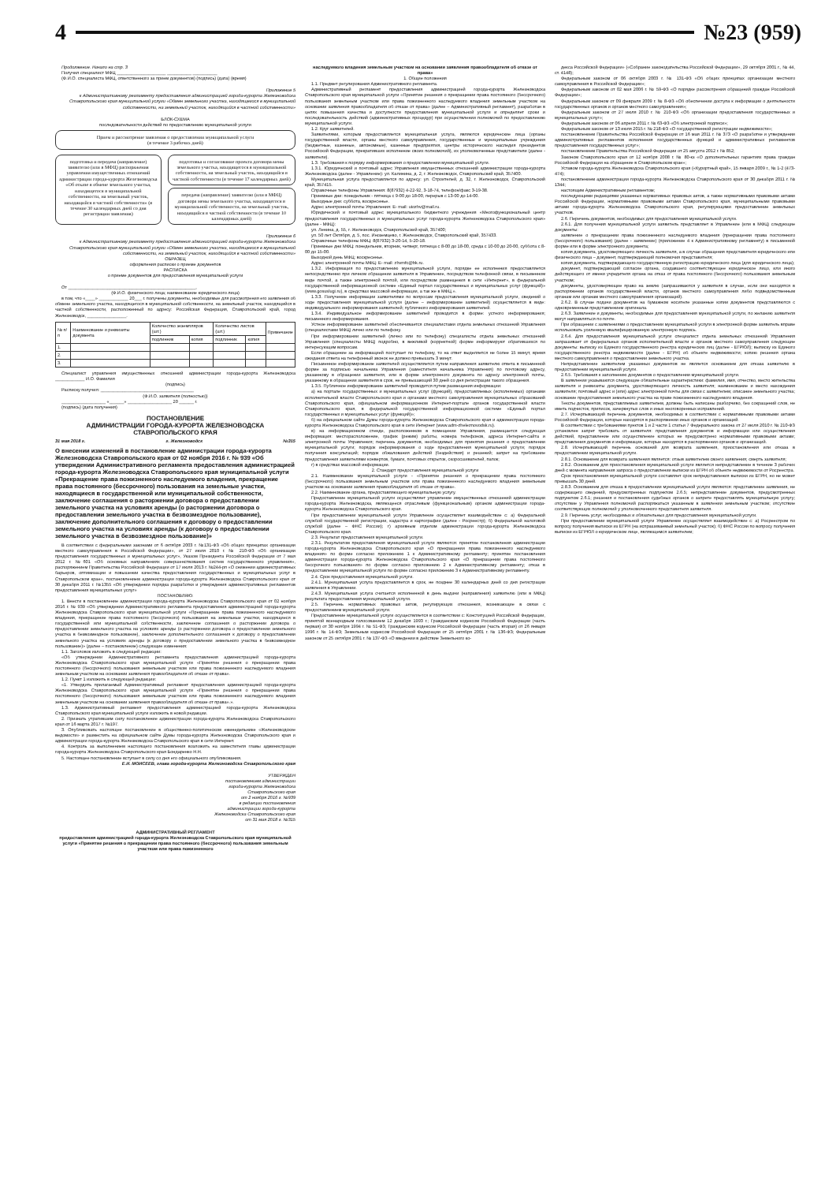4 №23 (959)
Продолжение. Начало на стр. 3
Получил специалист МФЦ ____________________ __________ __________
(Ф.И.О. специалиста МФЦ, ответственного за прием документов) (подпись) (дата) (время)
Приложение 5
к Административному регламенту предоставления администрацией города-курорта Железноводска Ставропольского края муниципальной услуги «Обмен земельного участка, находящегося в муниципальной собственности, на земельный участок, находящийся в частной собственности»
БЛОК-СХЕМА
последовательности действий по предоставлению муниципальной услуги
Прием и рассмотрение заявления о предоставлении муниципальной услуги
(в течение 3 рабочих дней)
подготовка и передача (направление) заявителю (или в МФЦ) распоряжения управления имущественных отношений администрации города-курорта Железноводска «Об отказе в обмене земельного участка, находящегося в муниципальной собственности, на земельный участок, находящийся в частной собственности» (в течение 30 календарных дней со дня регистрации заявления)
подготовка и согласование проекта договора мены земельного участка, находящегося в муниципальной собственности, на земельный участок, находящийся в частной собственности (в течение 17 календарных дней)
передача (направление) заявителю (или в МФЦ) договора мены земельного участка, находящегося в муниципальной собственности, на земельный участок, находящийся в частной собственности (в течение 10 календарных дней)
Приложение 6
к Административному регламенту предоставления администрацией города-курорта Железноводска Ставропольского края муниципальной услуги «Обмен земельного участка, находящегося в муниципальной собственности, на земельный участок, находящийся в частной собственности»
ОБРАЗЕЦ
оформления расписки о приеме документов
РАСПИСКА
о приеме документов для предоставления муниципальной услуги
От ____________________________________________________,
(Ф.И.О. физического лица; наименование юридического лица)
в том, что «____» ____________ 20___ г. получены документы, необходимые для рассмотрения его заявления об обмене земельного участка, находящегося в муниципальной собственности, на земельный участок, находящийся в частной собственности, расположенный по адресу: Российская Федерация, Ставропольский край, город Железноводск, ________________.
| № п/п | Наименование и реквизиты документа | Количество экземпляров (шт.) | | Количество листов (шт.) | | Примечание |
| --- | --- | --- | --- | --- | --- | --- |
| | | подлинник | копия | подлинник | копия | |
| 1. | | | | | | |
| 2. | | | | | | |
| 3. | | | | | | |
Специалист управления имущественных отношений администрации города-курорта Железноводска ____________ И.О. Фамилия
(подпись)
Расписку получил: ______________________________________
(Ф.И.О. заявителя (полностью))
__________________ «______» __________________ 20 ______ г.
(подпись) (дата получения)
ПОСТАНОВЛЕНИЕ
АДМИНИСТРАЦИИ ГОРОДА-КУРОРТА ЖЕЛЕЗНОВОДСКА
СТАВРОПОЛЬСКОГО КРАЯ
31 мая 2018 г. г. Железноводск №315
О внесении изменений в постановление администрации города-курорта Железноводска Ставропольского края от 02 ноября 2016 г. № 939 «Об утверждении Административного регламента предоставления администрацией города-курорта Железноводска Ставропольского края муниципальной услуги «Прекращение права пожизненного наследуемого владения, прекращение права постоянного (бессрочного) пользования на земельные участки, находящиеся в государственной или муниципальной собственности, заключение соглашения о расторжении договора о предоставлении земельного участка на условиях аренды (о расторжении договора о предоставлении земельного участка в безвозмездное пользование), заключение дополнительного соглашения к договору о предоставлении земельного участка на условиях аренды (к договору о предоставлении земельного участка в безвозмездное пользование)»
В соответствии с федеральными законами от 6 октября 2003 г. №131-ФЗ «Об общих принципах организации местного самоуправления в Российской Федерации», от 27 июля 2010 г. № 210-ФЗ «Об организации предоставления государственных и муниципальных услуг», Указом Президента Российской Федерации от 7 мая 2012 г. №601 «Об основных направлениях совершенствования систем государственного управления», распоряжением Правительства Российской Федерации от 17 июля 2013 г. №244-рп «О снижении административных барьеров, оптимизации и повышении качества предоставления государственных и муниципальных услуг в Ставропольском крае», постановлением администрации города-курорта Железноводска Ставропольского края от 30 декабря 2011 г. №1355 «Об утверждении порядка разработки и утверждения административных регламентов предоставления муниципальных услуг»
ПОСТАНОВЛЯЮ:
1. Внести в постановление администрации города-курорта Железноводска Ставропольского края от 02 ноября 2016 г. № 939 «Об утверждении Административного регламента предоставления администрацией города-курорта Железноводска Ставропольского края муниципальной услуги «Прекращение права пожизненного наследуемого владения, прекращение права постоянного (бессрочного) пользования на земельные участки, находящиеся в государственной или муниципальной собственности, заключение соглашения о расторжении договора о предоставлении земельного участка на условиях аренды (о расторжении договора о предоставлении земельного участка в безвозмездное пользование), заключение дополнительного соглашения к договору о предоставлении земельного участка на условиях аренды (к договору о предоставлении земельного участка в безвозмездное пользование)» (далее – постановление) следующие изменения:
1.1. Заголовок изложить в следующей редакции:
«Об утверждении Административного регламента предоставления администрацией города-курорта Железноводска Ставропольского края муниципальной услуги «Принятие решения о прекращении права постоянного (бессрочного) пользования земельным участком или права пожизненного наследуемого владения земельным участком на основании заявления правообладателя об отказе от права».
1.2. Пункт 1 изложить в следующей редакции:
«1. Утвердить прилагаемый Административный регламент предоставления администрацией города-курорта Железноводска Ставропольского края муниципальной услуги «Принятие решения о прекращении права постоянного (бессрочного) пользования земельным участком или права пожизненного наследуемого владения земельным участком на основании заявления правообладателя об отказе от права».».
1.3. Административный регламент предоставления администрацией города-курорта Железноводска Ставропольского края муниципальной услуги изложить в новой редакции.
2. Признать утратившим силу постановление администрации города-курорта Железноводска Ставропольского края от 16 марта 2017 г. №197.
3. Опубликовать настоящее постановление в общественно-политическом еженедельнике «Железноводские ведомости» и разместить на официальном сайте Думы города-курорта Железноводска Ставропольского края и администрации города-курорта Железноводска Ставропольского края в сети Интернет.
4. Контроль за выполнением настоящего постановления возложить на заместителя главы администрации города-курорта Железноводска Ставропольского края Бондаренко Н.Н.
5. Настоящее постановление вступает в силу со дня его официального опубликования.
Е.И. МОИСЕЕВ, глава города-курорта Железноводска Ставропольского края
УТВЕРЖДЕН
постановлением администрации
города-курорта Железноводска
Ставропольского края
от 2 ноября 2016 г. №939
в редакции постановления
администрации города-курорта
Железноводска Ставропольского края
от 31 мая 2018 г. №315
АДМИНИСТРАТИВНЫЙ РЕГЛАМЕНТ
предоставления администрацией города-курорта Железноводска Ставропольского края муниципальной услуги «Принятие решения о прекращении права постоянного (бессрочного) пользования земельным участком или права пожизненного
наследуемого владения земельным участком на основании заявления правообладателя об отказе от права»
1. Общие положения
1.1. Предмет регулирования Административного регламента.
Административный регламент предоставления администрацией города-курорта Железноводска Ставропольского края муниципальной услуги «Принятие решения о прекращении права постоянного (бессрочного) пользования земельным участком или права пожизненного наследуемого владения земельным участком на основании заявления правообладателя об отказе от права» (далее – Административный регламент), разработан в целях повышения качества и доступности предоставления муниципальной услуги и определяет сроки и последовательность действий (административных процедур) при осуществлении полномочий по предоставлению муниципальной услуги.
1.2. Круг заявителей.
Заявителями, которым предоставляется муниципальная услуга, являются юридические лица (органы государственной власти, органы местного самоуправления, государственные и муниципальные учреждения (бюджетные, казенные, автономные), казенные предприятия, центры исторического наследия президентов Российской Федерации, прекративших исполнение своих полномочий), их уполномоченные представители (далее - заявители).
1.3. Требования к порядку информирования о предоставлении муниципальной услуги.
1.3.1. Юридический и почтовый адрес Управления имущественных отношений администрации города-курорта Железноводска (далее - Управление): ул. Калинина, д. 2, г. Железноводск, Ставропольский край, 357400.
Муниципальная услуга предоставляется по адресу: ул. Строителей, д. 32, г. Железноводск, Ставропольский край, 357415.
Справочные телефоны Управления: 8(87932) 4-22-92, 3-18-74, телефон/факс 3-19-38.
Приемные дни: понедельник - пятница с 9-00 до 18-00, перерыв с 13-00 до 14-00.
Выходные дни: суббота, воскресенье.
Адрес электронной почты Управления: E- mail: uiozhv@mail.ru.
Юридический и почтовый адрес муниципального бюджетного учреждения «Многофункциональный центр предоставления государственных и муниципальных услуг города-курорта Железноводска Ставропольского края» (далее - МФЦ):
ул. Ленина, д. 55, г. Железноводск, Ставропольский край, 357400;
ул. 50 лет Октября, д. 5, пос. Иноземцево, г. Железноводск, Ставропольский край, 357433.
Справочные телефоны МФЦ: 8(87932) 3-20-14, 5-20-18.
Приемные дни МФЦ: понедельник, вторник, четверг, пятница с 8-00 до 18-00, среда с 10-00 до 20-00, суббота с 8-00 до 15-00.
Выходной день МФЦ: воскресенье.
Адрес электронной почты МФЦ: E- mail: zhvmfc@bk.ru.
1.3.2. Информация по предоставлению муниципальной услуги, порядке ее исполнения предоставляется непосредственно при личном обращении заявителя в Управление, посредством телефонной связи, в письменном виде почтой, а также электронной почтой, или посредством размещения в сети «Интернет», в федеральной государственной информационной системе «Единый портал государственных и муниципальных услуг (функций)» (www.gosuslugi.ru), в средствах массовой информации, а так же в МФЦ.».
1.3.3. Получение информации заявителями по вопросам предоставления муниципальной услуги, сведений о ходе предоставления муниципальной услуги (далее – информирование заявителей) осуществляется в виде: индивидуального информирования заявителей; публичного информирования заявителей.
1.3.4. Индивидуальное информирование заявителей проводится в форме: устного информирования; письменного информирования.
Устное информирование заявителей обеспечивается специалистами отдела земельных отношений Управления (специалистами МФЦ) лично или по телефону.
При информировании заявителей (лично или по телефону) специалисты отдела земельных отношений Управления (специалисты МФЦ) подробно, в вежливой (корректной) форме информируют обратившихся по интересующим вопросам.
Если обращение за информацией поступает по телефону, то на ответ выделяется не более 15 минут, время ожидания ответа на телефонный звонок не должно превышать 3 минут.
Письменное информирование заявителей осуществляется путем направления заявителю ответа в письменной форме за подписью начальника Управления (заместителя начальника Управления) по почтовому адресу, указанному в обращении заявителя, или в форме электронного документа по адресу электронной почты, указанному в обращении заявителя в срок, не превышающий 30 дней со дня регистрации такого обращения.
1.3.5. Публичное информирование заявителей проводится путем размещения информации:
а) на портале государственных и муниципальных услуг (функций), предоставляемых (исполняемых) органами исполнительной власти Ставропольского края и органами местного самоуправления муниципальных образований Ставропольского края, официальном информационном Интернет-портале органов государственной власти Ставропольского края, в федеральной государственной информационной системе «Единый портал государственных и муниципальных услуг (функций)»;
б) на официальном сайте Думы города-курорта Железноводска Ставропольского края и администрации города-курорта Железноводска Ставропольского края в сети Интернет (www.adm-zheleznovodsk.ru).
в) на информационном стенде, расположенном в помещении Управления, размещается следующая информация: месторасположение, график (режим) работы, номера телефонов, адреса Интернет-сайта и электронной почты Управления; перечень документов, необходимых для принятия решения о предоставлении муниципальной услуги; порядок информирования о ходе предоставления муниципальной услуги; порядок получения консультаций; порядок обжалования действий (бездействия) и решений; запрет на требование предоставления заявителями конвертов, бумаги, почтовых открыток, скоросшивателей, папок;
г) в средствах массовой информации.
2. Стандарт предоставления муниципальной услуги
2.1. Наименование муниципальной услуги - «Принятие решения о прекращении права постоянного (бессрочного) пользования земельным участком или права пожизненного наследуемого владения земельным участком на основании заявления правообладателя об отказе от права».
2.2. Наименование органа, предоставляющего муниципальную услугу.
Предоставление муниципальной услуги осуществляет управление имущественных отношений администрации города-курорта Железноводска, являющееся отраслевым (функциональным) органом администрации города-курорта Железноводска Ставропольского края.
При предоставлении муниципальной услуги Управление осуществляет взаимодействие с: а) Федеральной службой государственной регистрации, кадастра и картографии (далее - Росреестр); б) Федеральной налоговой службой (далее – ФНС России); г) архивным отделом администрации города-курорта Железноводска Ставропольского края.
2.3. Результат предоставления муниципальной услуги.
2.3.1. Результатом предоставления муниципальной услуги являются: принятие постановления администрации города-курорта Железноводска Ставропольского края «О прекращении права пожизненного наследуемого владения» по форме согласно приложению 1 к Административному регламенту; принятие постановления администрации города-курорта Железноводска Ставропольского края «О прекращении права постоянного бессрочного пользования» по форме согласно приложению 2 к Административному регламенту; отказ в предоставлении муниципальной услуги по форме согласно приложению 3 к Административному регламенту.
2.4. Срок предоставления муниципальной услуги.
2.4.1. Муниципальная услуга предоставляется в срок, не позднее 30 календарных дней со дня регистрации заявления в Управлении.
2.4.3. Муниципальная услуга считается исполненной в день выдачи (направления) заявителю (или в МФЦ) результата предоставления муниципальной услуги.
2.5. Перечень нормативных правовых актов, регулирующих отношения, возникающие в связи с предоставлением муниципальной услуги.
Предоставление муниципальной услуги осуществляется в соответствии с: Конституцией Российской Федерации, принятой всенародным голосованием 12 декабря 1993 г.; Гражданским кодексом Российской Федерации (часть первая) от 30 ноября 1994 г. № 51-ФЗ; Гражданским кодексом Российской Федерации (часть вторая) от 26 января 1996 г. № 14-ФЗ; Земельным кодексом Российской Федерации от 25 октября 2001 г. № 136-ФЗ; Федеральным законом от 25 октября 2001 г. № 137-ФЗ «О введении в действие Земельного ко-
декса Российской Федерации» («Собрание законодательства Российской Федерации», 29 октября 2001 г., № 44, ст. 4148);
Федеральным законом от 06 октября 2003 г. № 131-ФЗ «Об общих принципах организации местного самоуправления в Российской Федерации»;
Федеральным законом от 02 мая 2006 г. № 59-ФЗ «О порядке рассмотрения обращений граждан Российской Федерации»;
Федеральным законом от 09 февраля 2009 г. № 8-ФЗ «Об обеспечении доступа к информации о деятельности государственных органов и органов местного самоуправления»;
Федеральным законом от 27 июля 2010 г. № 210-ФЗ «Об организации предоставления государственных и муниципальных услуг»;
Федеральным законом от 06 апреля 2011 г. № 63-ФЗ «Об электронной подписи»;
Федеральным законом от 13 июля 2015 г. № 218-ФЗ «О государственной регистрации недвижимости»;
постановлением Правительства Российской Федерации от 16 мая 2011 г. № 373 «О разработке и утверждении административных регламентов исполнения государственных функций и административных регламентов предоставления государственных услуг»;
постановлением Правительства Российской Федерации от 25 августа 2012 г. № 852;
Законом Ставропольского края от 12 ноября 2008 г. № 80-кз «О дополнительных гарантиях права граждан Российской Федерации на обращение в Ставропольском крае»;
Уставом города-курорта Железноводска Ставропольского края («Курортный край», 15 января 2009 г., № 1-2 (473-474);
постановлением администрации города-курорта Железноводска Ставропольского края от 30 декабря 2011 г. № 1344;
настоящим Административным регламентом;
последующими редакциями указанных нормативных правовых актов, а также нормативными правовыми актами Российской Федерации, нормативными правовыми актами Ставропольского края, муниципальными правовыми актами города-курорта Железноводска Ставропольского края, регулирующими предоставление земельных участков.
2.6. Перечень документов, необходимых для предоставления муниципальной услуги.
2.6.1. Для получения муниципальной услуги заявитель представляет в Управление (или в МФЦ) следующие документы:
заявление о прекращении права пожизненного наследуемого владения (прекращении права постоянного (бессрочного) пользования) (далее - заявление) (приложение 4 к Административному регламенту) в письменной форме или в форме электронного документа;
копия документа, удостоверяющего личность заявителя, а в случае обращения представителя юридического или физического лица – документ, подтверждающий полномочия представителя;
копия документа, подтверждающего государственную регистрацию юридического лица (для юридического лица);
документ, подтверждающий согласие органа, создавшего соответствующее юридическое лицо, или иного действующего от имени учредителя органа на отказ от права постоянного (бессрочного) пользования земельным участком;
документы, удостоверяющие право на землю (запрашиваются у заявителя в случае, если они находятся в распоряжении органов государственной власти, органов местного самоуправления либо подведомственным органам или органам местного самоуправления организаций).
2.6.2. В случае подачи документов на бумажном носителе указанные копии документов представляются с одновременным представлением оригинала.
2.6.3. Заявление и документы, необходимые для предоставления муниципальной услуги, по желанию заявителя могут направляться по почте.
При обращении с заявлениями о предоставлении муниципальной услуги в электронной форме заявитель вправе использовать усиленную квалифицированную электронную подпись.
2.6.4. Для предоставления муниципальной услуги специалист отдела земельных отношений Управления запрашивает от федеральных органов исполнительной власти и органов местного самоуправления следующие документы: выписку из Единого государственного реестра юридических лиц (далее - ЕГРЮЛ); выписку из Единого государственного реестра недвижимости (далее - ЕГРН) об объекте недвижимости; копию решения органа местного самоуправления о предоставлении земельного участка.
Непредставление заявителем указанных документов не является основанием для отказа заявителю в предоставлении муниципальной услуги.
2.6.5. Требования к заполнению документов о предоставлении муниципальной услуги.
В заявлении указываются следующие обязательные характеристики: фамилия, имя, отчество, место жительства заявителя и реквизиты документа, удостоверяющего личность заявителя; наименование и место нахождения заявителя; почтовый адрес и (или) адрес электронной почты для связи с заявителем; описание земельного участка; основание предоставления земельного участка на праве пожизненного наследуемого владения.
Тексты документов, представляемых заявителем, должны быть написаны разборчиво, без сокращений слов, не иметь подчисток, приписок, зачеркнутых слов и иных неоговоренных исправлений.
2.7. Исчерпывающий перечень документов, необходимых в соответствии с нормативными правовыми актами Российской Федерации, которые находятся в распоряжении иных органов и организаций.
В соответствии с требованиями пунктов 1 и 2 части 1 статьи 7 Федерального закона от 27 июля 2010 г. № 210-ФЗ установлен запрет требовать от заявителя: представления документов и информации или осуществления действий, представление или осуществление которых не предусмотрено нормативными правовыми актами; представления документов и информации, которые находятся в распоряжении органов и организаций.
2.8. Исчерпывающий перечень оснований для возврата заявления, приостановления или отказа в предоставлении муниципальной услуги.
2.8.1. Основанием для возврата заявления является: отзыв заявителем своего заявления; смерть заявителя;
2.8.2. Основанием для приостановления муниципальной услуги является непредставление в течение 3 рабочих дней с момента направления запроса о предоставлении выписки из ЕГРН об объекте недвижимости от Росреестра.
Срок приостановления муниципальной услуги составляет срок непредставления выписки из ЕГРН, но не может превышать 30 дней.
2.8.3. Основанием для отказа в предоставлении муниципальной услуги являются: представление заявления, не содержащего сведений, предусмотренных подпунктом 2.6.5; непредставление документов, предусмотренных подпунктом 2.6.1; решения и постановления судебных органов о запрете предоставлять муниципальную услугу; отсутствие у Управления полномочий распоряжаться указанным в заявлении земельным участком; отсутствие соответствующих полномочий у уполномоченного представителя заявителя.
2.9. Перечень услуг, необходимых и обязательных для предоставления муниципальной услуги.
При предоставлении муниципальной услуги Управление осуществляет взаимодействие с: а) Росреестром по вопросу получения выписки из ЕГРН (на испрашиваемый земельный участок); б) ФНС России по вопросу получения выписки из ЕГРЮЛ о юридическом лице, являющемся заявителем;